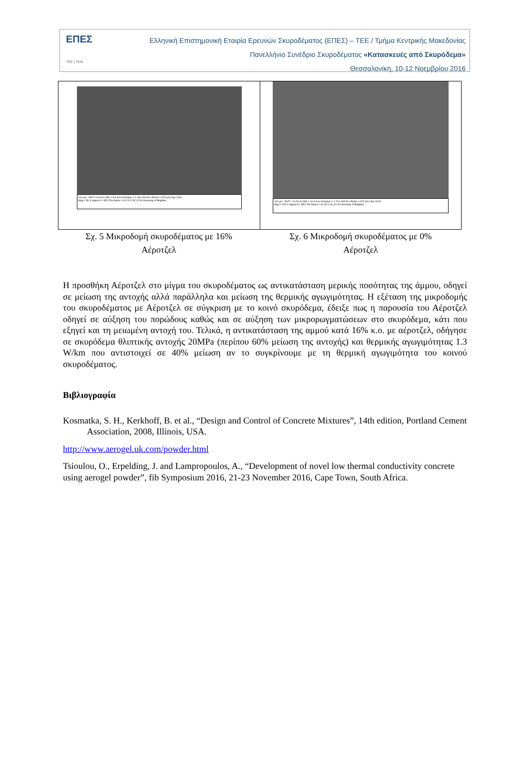ΕΠΕΣ
ΤΕΕ | ΤΚΜ
Ελληνική Επιστημονική Εταιρία Ερευνών Σκυροδέματος (ΕΠΕΣ) – ΤΕΕ / Τμήμα Κεντρικής Μακεδονίας
Πανελλήνιο Συνέδριο Σκυροδέματος «Κατασκευές από Σκυρόδεμα»
Θεσσαλονίκη, 10-12 Νοεμβρίου 2016
200 µm EHT = 5.00 kV WD = 8.5 mm Chamber = 2.24e-003 Pa I Probe = 973 pA 6 Apr 2016
Mag = 50 X Signal A = SE1 File Name = Ac-20 0.35_02.tif University of Brighton
Σχ. 5 Μικροδομή σκυροδέματος με 16% Αέροτζελ
100 µm EHT = 10.00 kV WD = 10.5 mm Chamber = 1.71e-003 Pa I Probe = 973 pA 6 Apr 2016
Mag = 200 X Signal A = SE1 File Name = Ac-30 0.40_01.tif University of Brighton
Σχ. 6 Μικροδομή σκυροδέματος με 0% Αέροτζελ
Η προσθήκη Αέροτζελ στο μίγμα του σκυροδέματος ως αντικατάσταση μερικής ποσότητας της άμμου, οδηγεί σε μείωση της αντοχής αλλά παράλληλα και μείωση της θερμικής αγωγιμότητας. Η εξέταση της μικροδομής του σκυροδέματος με Αέροτζελ σε σύγκριση με το κοινό σκυρόδεμα, έδειξε πως η παρουσία του Αέροτζελ οδηγεί σε αύξηση του πορώδους καθώς και σε αύξηση των μικρορωγματώσεων στο σκυρόδεμα, κάτι που εξηγεί και τη μειωμένη αντοχή του. Τελικά, η αντικατάσταση της αμμού κατά 16% κ.ο. με αέροτζελ, οδήγησε σε σκυρόδεμα θλιπτικής αντοχής 20MPa (περίπου 60% μείωση της αντοχής) και θερμικής αγωγιμότητας 1.3 W/km που αντιστοιχεί σε 40% μείωση αν το συγκρίνουμε με τη θερμική αγωγιμότητα του κοινού σκυροδέματος.
Βιβλιογραφία
Kosmatka, S. H., Kerkhoff, B. et al., “Design and Control of Concrete Mixtures”, 14th edition, Portland Cement Association, 2008, Illinois, USA.
http://www.aerogel.uk.com/powder.html
Tsioulou, O., Erpelding, J. and Lampropoulos, A., “Development of novel low thermal conductivity concrete using aerogel powder”, fib Symposium 2016, 21-23 November 2016, Cape Town, South Africa.